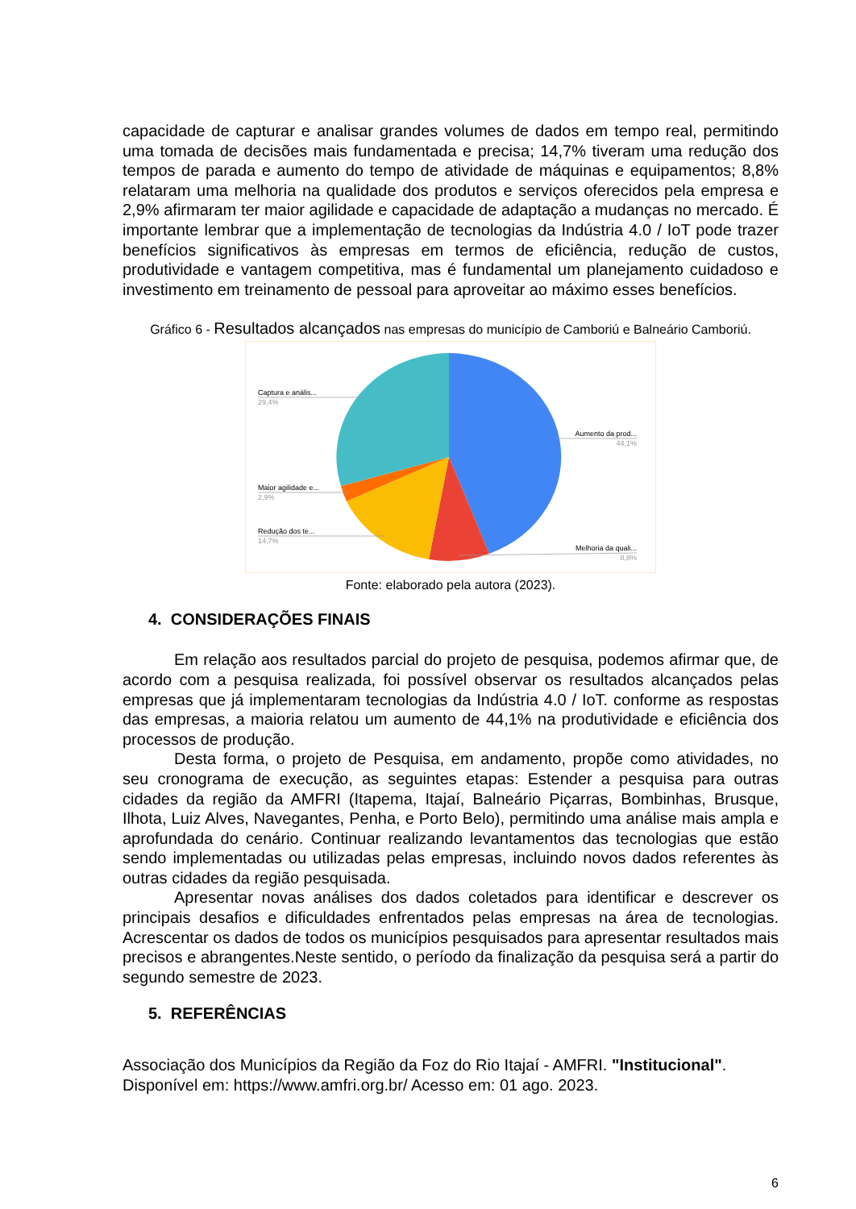capacidade de capturar e analisar grandes volumes de dados em tempo real, permitindo uma tomada de decisões mais fundamentada e precisa; 14,7% tiveram uma redução dos tempos de parada e aumento do tempo de atividade de máquinas e equipamentos; 8,8% relataram uma melhoria na qualidade dos produtos e serviços oferecidos pela empresa e 2,9% afirmaram ter maior agilidade e capacidade de adaptação a mudanças no mercado. É importante lembrar que a implementação de tecnologias da Indústria 4.0 / IoT pode trazer benefícios significativos às empresas em termos de eficiência, redução de custos, produtividade e vantagem competitiva, mas é fundamental um planejamento cuidadoso e investimento em treinamento de pessoal para aproveitar ao máximo esses benefícios.
Gráfico 6 - Resultados alcançados nas empresas do município de Camboriú e Balneário Camboriú.
Captura e anális...
29,4%
Maior agilidade e...
2,9%
Redução dos te...
14,7%
Aumento da prod...
44,1%
Melhoria da quali...
8,8%
Fonte: elaborado pela autora (2023).
4. CONSIDERAÇÕES FINAIS
Em relação aos resultados parcial do projeto de pesquisa, podemos afirmar que, de acordo com a pesquisa realizada, foi possível observar os resultados alcançados pelas empresas que já implementaram tecnologias da Indústria 4.0 / IoT. conforme as respostas das empresas, a maioria relatou um aumento de 44,1% na produtividade e eficiência dos processos de produção.
Desta forma, o projeto de Pesquisa, em andamento, propõe como atividades, no seu cronograma de execução, as seguintes etapas: Estender a pesquisa para outras cidades da região da AMFRI (Itapema, Itajaí, Balneário Piçarras, Bombinhas, Brusque, Ilhota, Luiz Alves, Navegantes, Penha, e Porto Belo), permitindo uma análise mais ampla e aprofundada do cenário. Continuar realizando levantamentos das tecnologias que estão sendo implementadas ou utilizadas pelas empresas, incluindo novos dados referentes às outras cidades da região pesquisada.
Apresentar novas análises dos dados coletados para identificar e descrever os principais desafios e dificuldades enfrentados pelas empresas na área de tecnologias. Acrescentar os dados de todos os municípios pesquisados para apresentar resultados mais precisos e abrangentes.Neste sentido, o período da finalização da pesquisa será a partir do segundo semestre de 2023.
5. REFERÊNCIAS
Associação dos Municípios da Região da Foz do Rio Itajaí - AMFRI. "Institucional". Disponível em: https://www.amfri.org.br/ Acesso em: 01 ago. 2023.
6